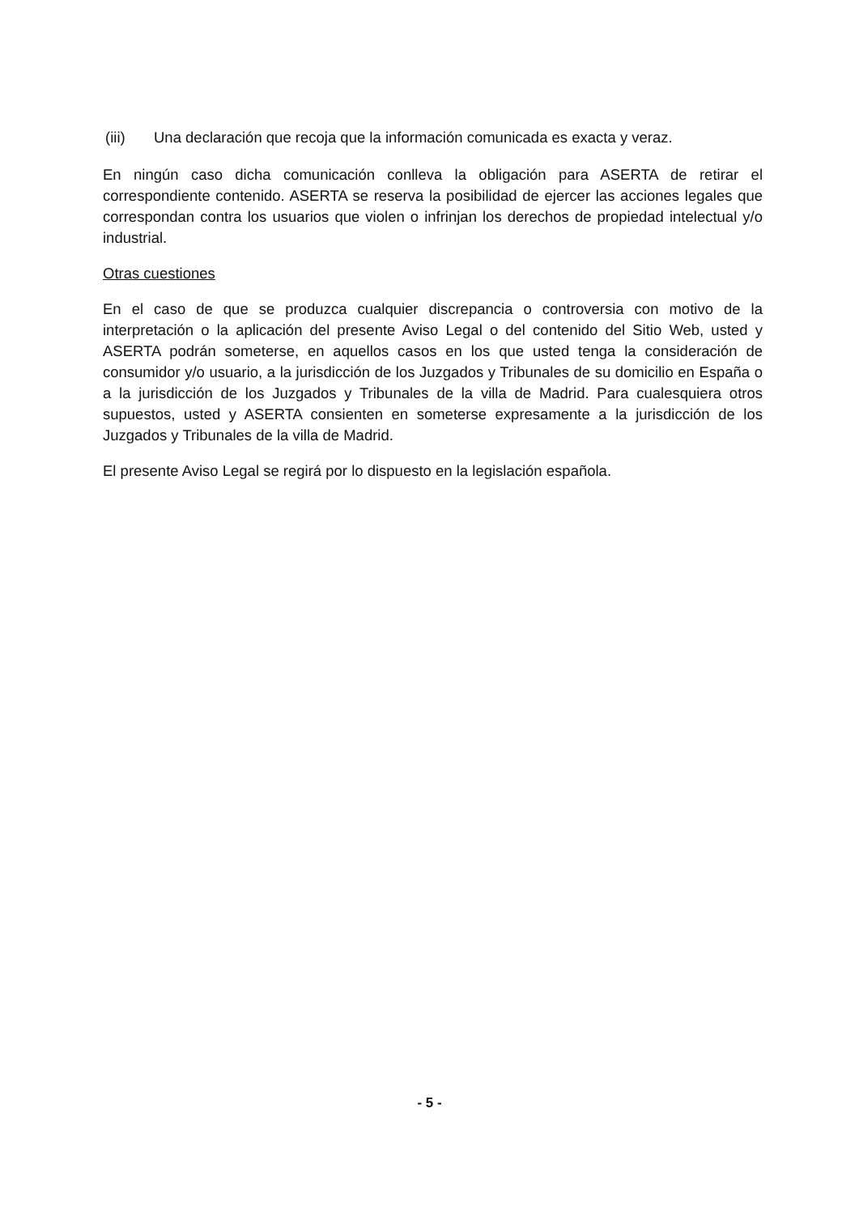(iii) Una declaración que recoja que la información comunicada es exacta y veraz.
En ningún caso dicha comunicación conlleva la obligación para ASERTA de retirar el correspondiente contenido. ASERTA se reserva la posibilidad de ejercer las acciones legales que correspondan contra los usuarios que violen o infrinjan los derechos de propiedad intelectual y/o industrial.
Otras cuestiones
En el caso de que se produzca cualquier discrepancia o controversia con motivo de la interpretación o la aplicación del presente Aviso Legal o del contenido del Sitio Web, usted y ASERTA podrán someterse, en aquellos casos en los que usted tenga la consideración de consumidor y/o usuario, a la jurisdicción de los Juzgados y Tribunales de su domicilio en España o a la jurisdicción de los Juzgados y Tribunales de la villa de Madrid. Para cualesquiera otros supuestos, usted y ASERTA consienten en someterse expresamente a la jurisdicción de los Juzgados y Tribunales de la villa de Madrid.
El presente Aviso Legal se regirá por lo dispuesto en la legislación española.
- 5 -